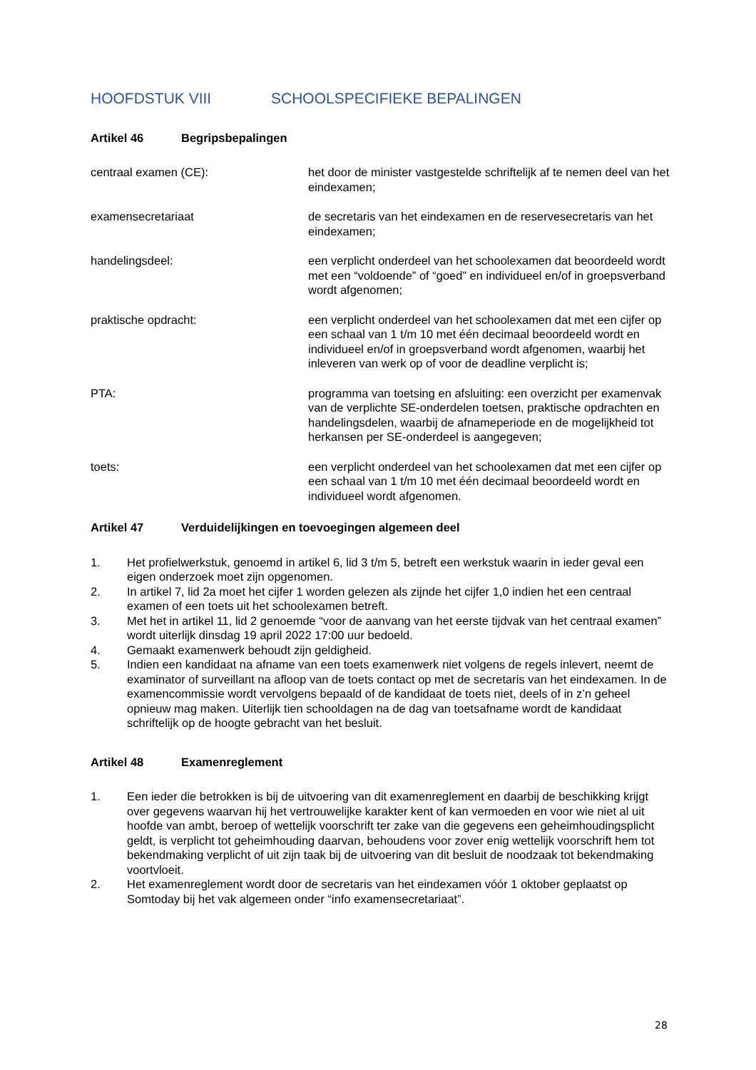HOOFDSTUK VIII SCHOOLSPECIFIEKE BEPALINGEN
Artikel 46 Begripsbepalingen
centraal examen (CE): het door de minister vastgestelde schriftelijk af te nemen deel van het eindexamen;
examensecretariaat de secretaris van het eindexamen en de reservesecretaris van het eindexamen;
handelingsdeel: een verplicht onderdeel van het schoolexamen dat beoordeeld wordt met een “voldoende” of “goed” en individueel en/of in groepsverband wordt afgenomen;
praktische opdracht: een verplicht onderdeel van het schoolexamen dat met een cijfer op een schaal van 1 t/m 10 met één decimaal beoordeeld wordt en individueel en/of in groepsverband wordt afgenomen, waarbij het inleveren van werk op of voor de deadline verplicht is;
PTA: programma van toetsing en afsluiting: een overzicht per examenvak van de verplichte SE-onderdelen toetsen, praktische opdrachten en handelingsdelen, waarbij de afnameperiode en de mogelijkheid tot herkansen per SE-onderdeel is aangegeven;
toets: een verplicht onderdeel van het schoolexamen dat met een cijfer op een schaal van 1 t/m 10 met één decimaal beoordeeld wordt en individueel wordt afgenomen.
Artikel 47 Verduidelijkingen en toevoegingen algemeen deel
1. Het profielwerkstuk, genoemd in artikel 6, lid 3 t/m 5, betreft een werkstuk waarin in ieder geval een eigen onderzoek moet zijn opgenomen.
2. In artikel 7, lid 2a moet het cijfer 1 worden gelezen als zijnde het cijfer 1,0 indien het een centraal examen of een toets uit het schoolexamen betreft.
3. Met het in artikel 11, lid 2 genoemde “voor de aanvang van het eerste tijdvak van het centraal examen” wordt uiterlijk dinsdag 19 april 2022 17:00 uur bedoeld.
4. Gemaakt examenwerk behoudt zijn geldigheid.
5. Indien een kandidaat na afname van een toets examenwerk niet volgens de regels inlevert, neemt de examinator of surveillant na afloop van de toets contact op met de secretaris van het eindexamen. In de examencommissie wordt vervolgens bepaald of de kandidaat de toets niet, deels of in z’n geheel opnieuw mag maken. Uiterlijk tien schooldagen na de dag van toetsafname wordt de kandidaat schriftelijk op de hoogte gebracht van het besluit.
Artikel 48 Examenreglement
1. Een ieder die betrokken is bij de uitvoering van dit examenreglement en daarbij de beschikking krijgt over gegevens waarvan hij het vertrouwelijke karakter kent of kan vermoeden en voor wie niet al uit hoofde van ambt, beroep of wettelijk voorschrift ter zake van die gegevens een geheimhoudingsplicht geldt, is verplicht tot geheimhouding daarvan, behoudens voor zover enig wettelijk voorschrift hem tot bekendmaking verplicht of uit zijn taak bij de uitvoering van dit besluit de noodzaak tot bekendmaking voortvloeit.
2. Het examenreglement wordt door de secretaris van het eindexamen vóór 1 oktober geplaatst op Somtoday bij het vak algemeen onder “info examensecretariaat”.
28